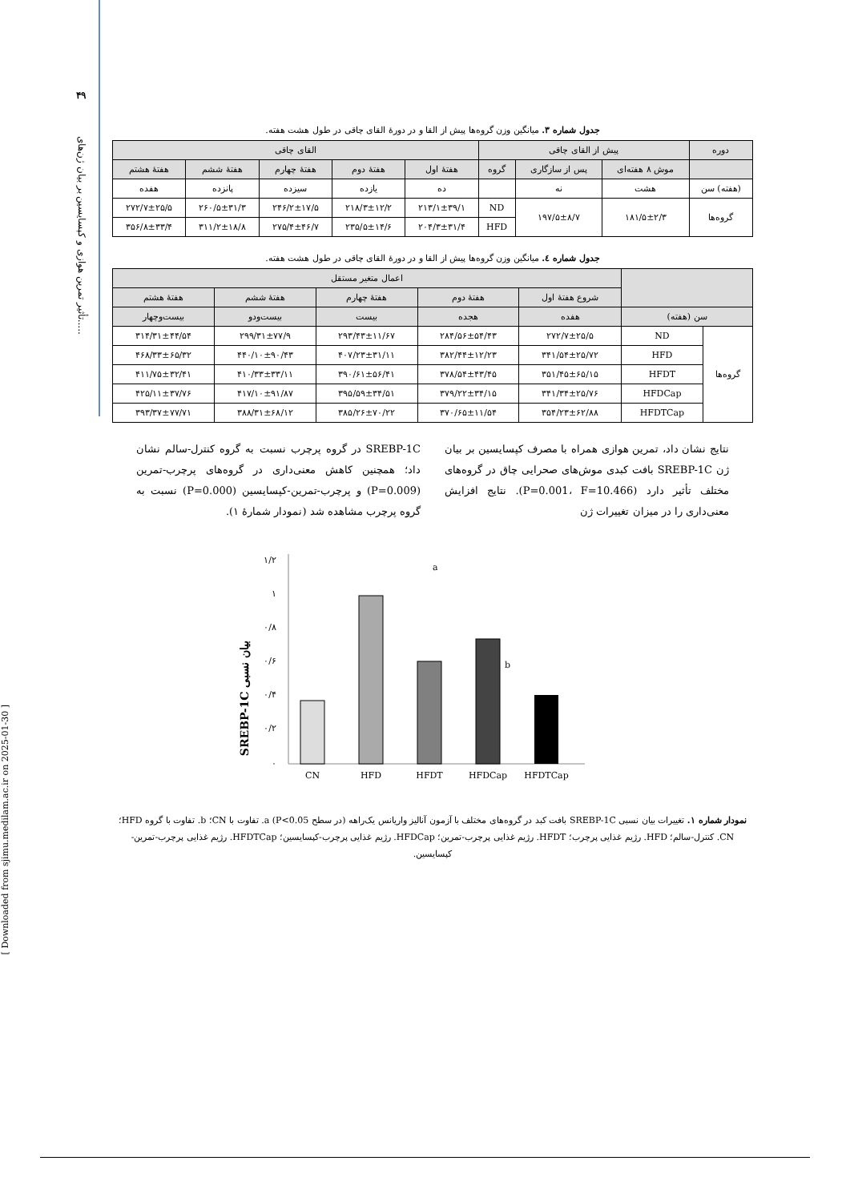۴۹
تأثیر تمرین هوازی و کپسایسین بر بیان ژن‌های.....
[ Downloaded from sjimu.medilam.ac.ir on 2025-01-30 ]
جدول شماره ۳. میانگین وزن گروه‌ها پیش از القا و در دورهٔ القای چاقی در طول هشت هفته.
| دوره | پیش از القای چاقی | | | القای چاقی | | | | |
| --- | --- | --- | --- | --- | --- | --- | --- | --- |
| | موش ۸ هفته‌ای | پس از سازگاری | گروه | هفتهٔ اول | هفتهٔ دوم | هفتهٔ چهارم | هفتهٔ ششم | هفتهٔ هشتم |
| (هفته) سن | هشت | نه | | ده | یازده | سیزده | پانزده | هفده |
| گروه‌ها | ۱۸۱/۵±۲/۳ | ۱۹۷/۵±۸/۷ | ND | ۲۱۳/۱±۳۹/۱ | ۲۱۸/۳±۱۲/۲ | ۲۴۶/۲±۱۷/۵ | ۲۶۰/۵±۳۱/۳ | ۲۷۲/۷±۲۵/۵ |
| | | | HFD | ۲۰۴/۳±۳۱/۴ | ۲۳۵/۵±۱۴/۶ | ۲۷۵/۴±۴۶/۷ | ۳۱۱/۲±۱۸/۸ | ۳۵۶/۸±۳۳/۴ |
جدول شماره ٤. میانگین وزن گروه‌ها پیش از القا و در دورهٔ القای چاقی در طول هشت هفته.
| | | اعمال متغیر مستقل | | | | |
| --- | --- | --- | --- | --- | --- | --- |
| | | شروع هفتهٔ اول | هفتهٔ دوم | هفتهٔ چهارم | هفتهٔ ششم | هفتهٔ هشتم |
| سن (هفته) | | هفده | هجده | بیست | بیست‌ودو | بیست‌وچهار |
| گروه‌ها | ND | ۲۷۲/۷±۲۵/۵ | ۲۸۴/۵۶±۵۴/۴۳ | ۲۹۳/۴۳±۱۱/۶۷ | ۲۹۹/۳۱±۷۷/۹ | ۳۱۴/۳۱±۴۴/۵۴ |
| | HFD | ۳۴۱/۵۴±۲۵/۷۲ | ۳۸۲/۴۴±۱۲/۲۳ | ۴۰۷/۲۳±۳۱/۱۱ | ۴۴۰/۱۰±۹۰/۴۳ | ۴۶۸/۳۳±۶۵/۳۲ |
| | HFDT | ۳۵۱/۴۵±۶۵/۱۵ | ۳۷۸/۵۴±۴۳/۴۵ | ۳۹۰/۶۱±۵۶/۴۱ | ۴۱۰/۳۳±۳۳/۱۱ | ۴۱۱/۷۵±۳۲/۴۱ |
| | HFDCap | ۳۴۱/۳۴±۲۵/۷۶ | ۳۷۹/۲۲±۳۴/۱۵ | ۳۹۵/۵۹±۳۴/۵۱ | ۴۱۷/۱۰±۹۱/۸۷ | ۴۲۵/۱۱±۳۷/۷۶ |
| | HFDTCap | ۳۵۴/۲۳±۶۲/۸۸ | ۳۷۰/۶۵±۱۱/۵۴ | ۳۸۵/۲۶±۷۰/۲۲ | ۳۸۸/۳۱±۶۸/۱۲ | ۳۹۳/۳۷±۷۷/۷۱ |
نتایج نشان داد، تمرین هوازی همراه با مصرف کپسایسین بر بیان ژن SREBP-1C بافت کبدی موش‌های صحرایی چاق در گروه‌های مختلف تأثیر دارد (P=0.001، F=10.466). نتایج افزایش معنی‌داری را در میزان تغییرات ژن
SREBP-1C در گروه پرچرب نسبت به گروه کنترل-سالم نشان داد؛ همچنین کاهش معنی‌داری در گروه‌های پرچرب-تمرین (P=0.009) و پرچرب-تمرین-کپسایسین (P=0.000) نسبت به گروه پرچرب مشاهده شد (نمودار شمارهٔ ۱).
SREBP-1C بیان نسبی
۰
۰/۲
۰/۴
۰/۶
۰/۸
۱
۱/۲
a
b
CN
HFD
HFDT
HFDCap
HFDTCap
نمودار شماره ۱. تغییرات بیان نسبی SREBP-1C بافت کبد در گروه‌های مختلف با آزمون آنالیز واریانس یک‌راهه (در سطح P<0.05) a. تفاوت با CN؛ b. تفاوت با گروه HFD؛ CN. کنترل-سالم؛ HFD. رژیم غذایی پرچرب؛ HFDT. رژیم غذایی پرچرب-تمرین؛ HFDCap. رژیم غذایی پرچرب-کپسایسین؛ HFDTCap. رژیم غذایی پرچرب-تمرین-کپسایسین.